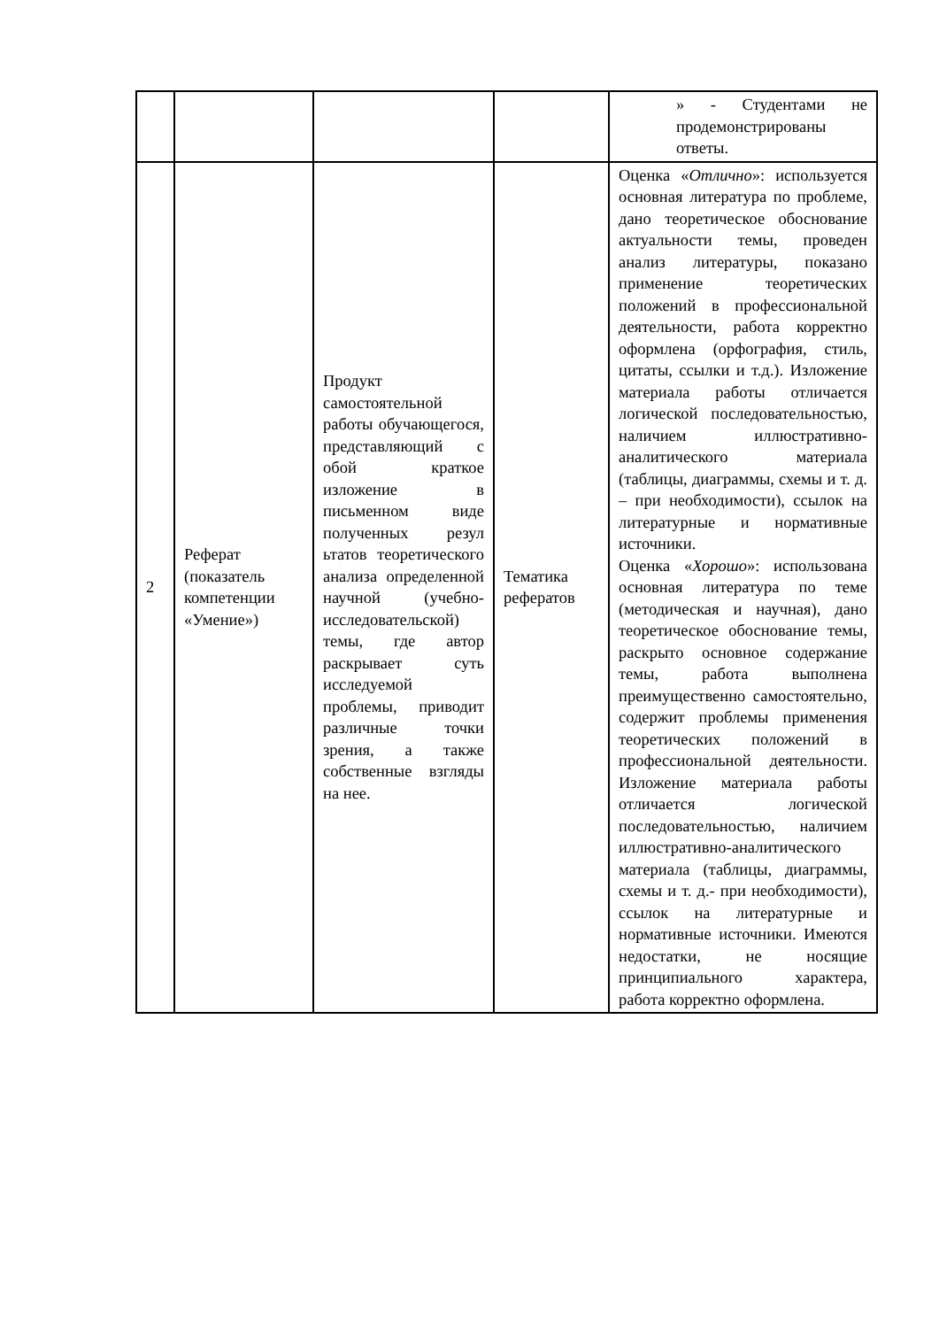| | | | | » - Студентами не продемонстрированы ответы. |
| 2 | Реферат (показатель компетенции «Умение») | Продукт самостоятельной работы обучающегося, представляющий с обой краткое изложение в письменном виде полученных резул ьтатов теоретического анализа определенной научной (учебно-исследовательской) темы, где автор раскрывает суть исследуемой проблемы, приводит различные точки зрения, а также собственные взгляды на нее. | Тематика рефератов | Оценка « Отлично »: используется основная литература по проблеме, дано теоретическое обоснование актуальности темы, проведен анализ литературы, показано применение теоретических положений в профессиональной деятельности, работа корректно оформлена (орфография, стиль, цитаты, ссылки и т.д.). Изложение материала работы отличается логической последовательностью, наличием иллюстративно-аналитического материала (таблицы, диаграммы, схемы и т. д. – при необходимости), ссылок на литературные и нормативные источники. Оценка « Хорошо »: использована основная литература по теме (методическая и научная), дано теоретическое обоснование темы, раскрыто основное содержание темы, работа выполнена преимущественно самостоятельно, содержит проблемы применения теоретических положений в профессиональной деятельности. Изложение материала работы отличается логической последовательностью, наличием иллюстративно-аналитического материала (таблицы, диаграммы, схемы и т. д.- при необходимости), ссылок на литературные и нормативные источники. Имеются недостатки, не носящие принципиального характера, работа корректно оформлена. |